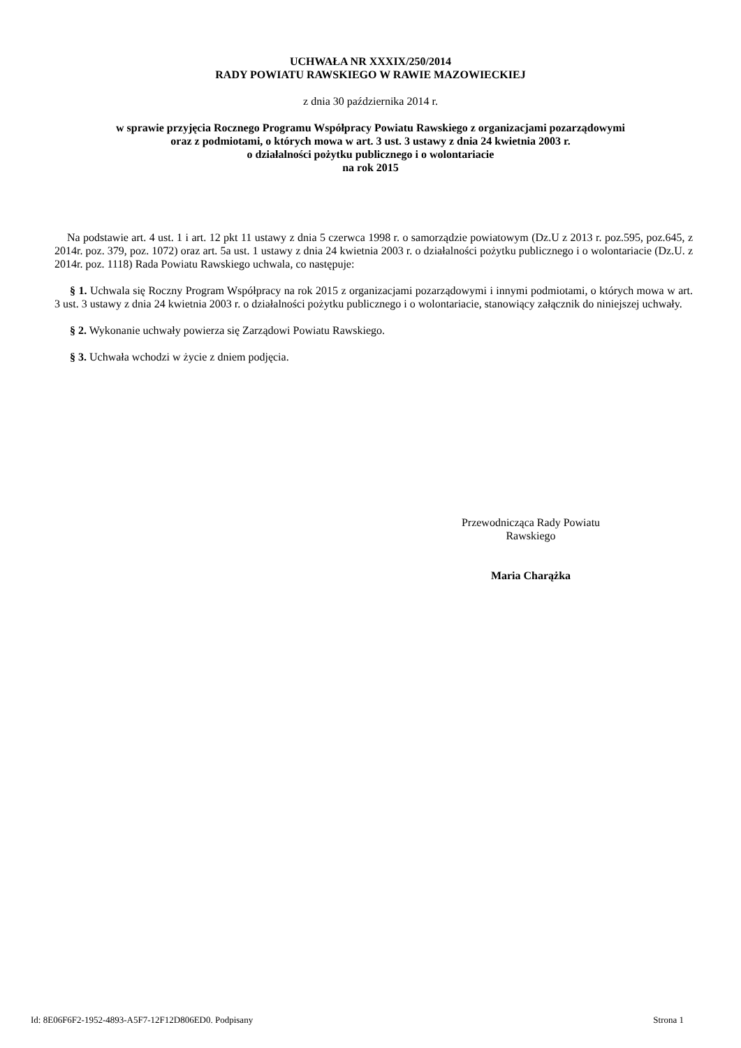UCHWAŁA NR XXXIX/250/2014
RADY POWIATU RAWSKIEGO W RAWIE MAZOWIECKIEJ
z dnia 30 października 2014 r.
w sprawie przyjęcia Rocznego Programu Współpracy Powiatu Rawskiego z organizacjami pozarządowymi
oraz z podmiotami, o których mowa w art. 3 ust. 3 ustawy z dnia 24 kwietnia 2003 r.
o działalności pożytku publicznego i o wolontariacie
na rok 2015
Na podstawie art. 4 ust. 1 i art. 12 pkt 11 ustawy z dnia 5 czerwca 1998 r. o samorządzie powiatowym (Dz.U z 2013 r. poz.595, poz.645, z 2014r. poz. 379, poz. 1072) oraz art. 5a ust. 1 ustawy z dnia 24 kwietnia 2003 r. o działalności pożytku publicznego i o wolontariacie (Dz.U. z 2014r. poz. 1118) Rada Powiatu Rawskiego uchwala, co następuje:
§ 1. Uchwala się Roczny Program Współpracy na rok 2015 z organizacjami pozarządowymi i innymi podmiotami, o których mowa w art. 3 ust. 3 ustawy z dnia 24 kwietnia 2003 r. o działalności pożytku publicznego i o wolontariacie, stanowiący załącznik do niniejszej uchwały.
§ 2. Wykonanie uchwały powierza się Zarządowi Powiatu Rawskiego.
§ 3. Uchwała wchodzi w życie z dniem podjęcia.
Przewodnicząca Rady Powiatu
Rawskiego
Maria Charążka
Id: 8E06F6F2-1952-4893-A5F7-12F12D806ED0. Podpisany Strona 1